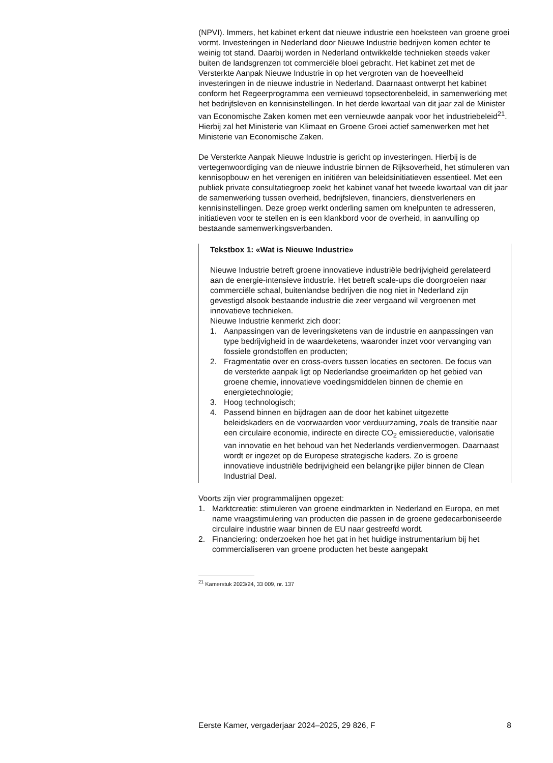(NPVI). Immers, het kabinet erkent dat nieuwe industrie een hoeksteen van groene groei vormt. Investeringen in Nederland door Nieuwe Industrie bedrijven komen echter te weinig tot stand. Daarbij worden in Nederland ontwikkelde technieken steeds vaker buiten de landsgrenzen tot commerciële bloei gebracht. Het kabinet zet met de Versterkte Aanpak Nieuwe Industrie in op het vergroten van de hoeveelheid investeringen in de nieuwe industrie in Nederland. Daarnaast ontwerpt het kabinet conform het Regeerprogramma een vernieuwd topsectorenbeleid, in samenwerking met het bedrijfsleven en kennisinstellingen. In het derde kwartaal van dit jaar zal de Minister van Economische Zaken komen met een vernieuwde aanpak voor het industriebeleid<sup>21</sup>. Hierbij zal het Ministerie van Klimaat en Groene Groei actief samenwerken met het Ministerie van Economische Zaken.
De Versterkte Aanpak Nieuwe Industrie is gericht op investeringen. Hierbij is de vertegenwoordiging van de nieuwe industrie binnen de Rijks­overheid, het stimuleren van kennisopbouw en het verenigen en initiëren van beleidsinitiatieven essentieel. Met een publiek private consultatie­groep zoekt het kabinet vanaf het tweede kwartaal van dit jaar de samenwerking tussen overheid, bedrijfsleven, financiers, dienstverleners en kennisinstellingen. Deze groep werkt onderling samen om knelpunten te adresseren, initiatieven voor te stellen en is een klankbord voor de overheid, in aanvulling op bestaande samenwerkingsverbanden.
Tekstbox 1: «Wat is Nieuwe Industrie»
Nieuwe Industrie betreft groene innovatieve industriële bedrijvigheid gerelateerd aan de energie-intensieve industrie. Het betreft scale-ups die doorgroeien naar commerciële schaal, buitenlandse bedrijven die nog niet in Nederland zijn gevestigd alsook bestaande industrie die zeer vergaand wil vergroenen met innovatieve technieken.
Nieuwe Industrie kenmerkt zich door:
1. Aanpassingen van de leveringsketens van de industrie en aanpassingen van type bedrijvigheid in de waardeketens, waaronder inzet voor vervanging van fossiele grondstoffen en producten;
2. Fragmentatie over en cross-overs tussen locaties en sectoren. De focus van de versterkte aanpak ligt op Nederlandse groeimarkten op het gebied van groene chemie, innovatieve voedingsmiddelen binnen de chemie en energietechnologie;
3. Hoog technologisch;
4. Passend binnen en bijdragen aan de door het kabinet uitgezette beleidskaders en de voorwaarden voor verduurzaming, zoals de transitie naar een circulaire economie, indirecte en directe CO<sub>2</sub> emissiereductie, valorisatie van innovatie en het behoud van het Nederlands verdienvermogen. Daarnaast wordt er ingezet op de Europese strategische kaders. Zo is groene innovatieve industri­ële bedrijvigheid een belangrijke pijler binnen de Clean Industrial Deal.
Voorts zijn vier programmalijnen opgezet:
1. Marktcreatie: stimuleren van groene eindmarkten in Nederland en Europa, en met name vraagstimulering van producten die passen in de groene gedecarboniseerde circulaire industrie waar binnen de EU naar gestreefd wordt.
2. Financiering: onderzoeken hoe het gat in het huidige instrumentarium bij het commercialiseren van groene producten het beste aangepakt
<sup>21</sup> Kamerstuk 2023/24, 33 009, nr. 137
Eerste Kamer, vergaderjaar 2024–2025, 29 826, F 8